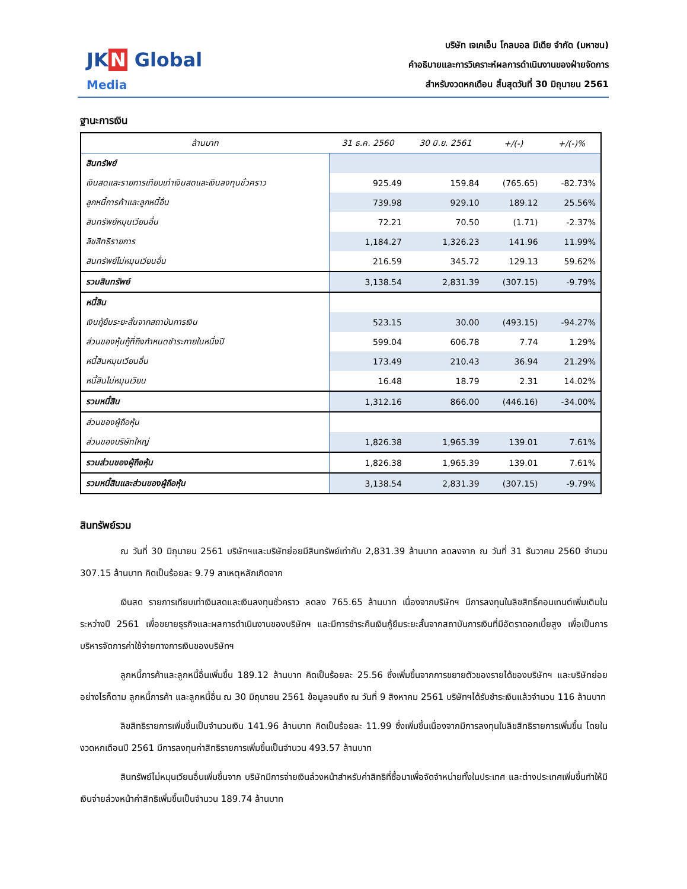JK N Global
Media
บริษัท เจเคเอ็น โกลบอล มีเดีย จำกัด (มหาชน)
คำอธิบายและการวิเคราะห์ผลการดำเนินงานของฝ่ายจัดการ
สำหรับงวดหกเดือน สิ้นสุดวันที่ 30 มิถุนายน 2561
ฐานะการเงิน
| ล้านบาท | 31 ธ.ค. 2560 | 30 มิ.ย. 2561 | +/(-) | +/(-)% |
| --- | --- | --- | --- | --- |
| สินทรัพย์ | | | | |
| เงินสดและรายการเทียบเท่าเงินสดและเงินลงทุนชั่วคราว | 925.49 | 159.84 | (765.65) | -82.73% |
| ลูกหนี้การค้าและลูกหนี้อื่น | 739.98 | 929.10 | 189.12 | 25.56% |
| สินทรัพย์หมุนเวียนอื่น | 72.21 | 70.50 | (1.71) | -2.37% |
| ลิขสิทธิรายการ | 1,184.27 | 1,326.23 | 141.96 | 11.99% |
| สินทรัพย์ไม่หมุนเวียนอื่น | 216.59 | 345.72 | 129.13 | 59.62% |
| รวมสินทรัพย์ | 3,138.54 | 2,831.39 | (307.15) | -9.79% |
| หนี้สิน | | | | |
| เงินกู้ยืมระยะสั้นจากสถาบันการเงิน | 523.15 | 30.00 | (493.15) | -94.27% |
| ส่วนของหุ้นกู้ที่ถึงกำหนดชำระภายในหนึ่งปี | 599.04 | 606.78 | 7.74 | 1.29% |
| หนี้สินหมุนเวียนอื่น | 173.49 | 210.43 | 36.94 | 21.29% |
| หนี้สินไม่หมุนเวียน | 16.48 | 18.79 | 2.31 | 14.02% |
| รวมหนี้สิน | 1,312.16 | 866.00 | (446.16) | -34.00% |
| ส่วนของผู้ถือหุ้น | | | | |
| ส่วนของบริษัทใหญ่ | 1,826.38 | 1,965.39 | 139.01 | 7.61% |
| รวมส่วนของผู้ถือหุ้น | 1,826.38 | 1,965.39 | 139.01 | 7.61% |
| รวมหนี้สินและส่วนของผู้ถือหุ้น | 3,138.54 | 2,831.39 | (307.15) | -9.79% |
สินทรัพย์รวม
ณ วันที่ 30 มิถุนายน 2561 บริษัทฯและบริษัทย่อยมีสินทรัพย์เท่ากับ 2,831.39 ล้านบาท ลดลงจาก ณ วันที่ 31 ธันวาคม 2560 จำนวน 307.15 ล้านบาท คิดเป็นร้อยละ 9.79 สาเหตุหลักเกิดจาก
เงินสด รายการเทียบเท่าเงินสดและเงินลงทุนชั่วคราว ลดลง 765.65 ล้านบาท เนื่องจากบริษัทฯ มีการลงทุนในลิขสิทธิ์คอนเทนต์เพิ่มเติมในระหว่างปี 2561 เพื่อขยายธุรกิจและผลการดำเนินงานของบริษัทฯ และมีการชำระคืนเงินกู้ยืมระยะสั้นจากสถาบันการเงินที่มีอัตราดอกเบี้ยสูง เพื่อเป็นการบริหารจัดการค่าใช้จ่ายทางการเงินของบริษัทฯ
ลูกหนี้การค้าและลูกหนี้อื่นเพิ่มขึ้น 189.12 ล้านบาท คิดเป็นร้อยละ 25.56 ซึ่งเพิ่มขึ้นจากการขยายตัวของรายได้ของบริษัทฯ และบริษัทย่อย อย่างไรก็ตาม ลูกหนี้การค้า และลูกหนี้อื่น ณ 30 มิถุนายน 2561 ข้อมูลจนถึง ณ วันที่ 9 สิงหาคม 2561 บริษัทฯได้รับชำระเงินแล้วจำนวน 116 ล้านบาท
ลิขสิทธิรายการเพิ่มขึ้นเป็นจำนวนเงิน 141.96 ล้านบาท คิดเป็นร้อยละ 11.99 ซึ่งเพิ่มขึ้นเนื่องจากมีการลงทุนในลิขสิทธิรายการเพิ่มขึ้น โดยในงวดหกเดือนปี 2561 มีการลงทุนค่าสิทธิรายการเพิ่มขึ้นเป็นจำนวน 493.57 ล้านบาท
สินทรัพย์ไม่หมุนเวียนอื่นเพิ่มขึ้นจาก บริษัทมีการจ่ายเงินล่วงหน้าสำหรับค่าสิทธิที่ซื้อมาเพื่อจัดจำหน่ายทั้งในประเทศ และต่างประเทศเพิ่มขึ้นทำให้มีเงินจ่ายล่วงหน้าค่าสิทธิเพิ่มขึ้นเป็นจำนวน 189.74 ล้านบาท